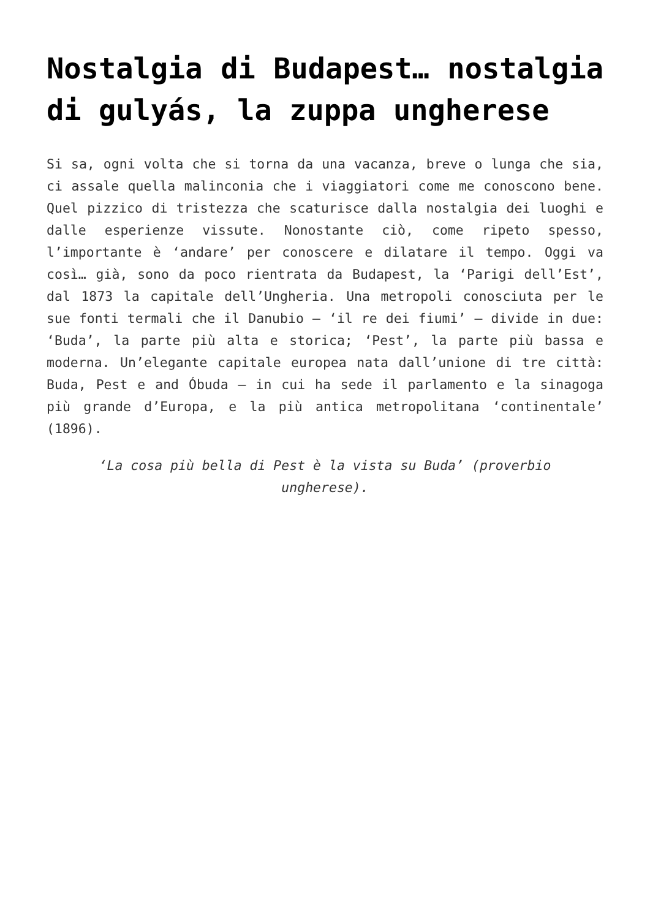Nostalgia di Budapest… nostalgia di gulyás, la zuppa ungherese
Si sa, ogni volta che si torna da una vacanza, breve o lunga che sia, ci assale quella malinconia che i viaggiatori come me conoscono bene. Quel pizzico di tristezza che scaturisce dalla nostalgia dei luoghi e dalle esperienze vissute. Nonostante ciò, come ripeto spesso, l’importante è ‘andare’ per conoscere e dilatare il tempo. Oggi va così… già, sono da poco rientrata da Budapest, la ‘Parigi dell’Est’, dal 1873 la capitale dell’Ungheria. Una metropoli conosciuta per le sue fonti termali che il Danubio – ‘il re dei fiumi’ – divide in due: ‘Buda’, la parte più alta e storica; ‘Pest’, la parte più bassa e moderna. Un’elegante capitale europea nata dall’unione di tre città: Buda, Pest e and Óbuda – in cui ha sede il parlamento e la sinagoga più grande d’Europa, e la più antica metropolitana ‘continentale’ (1896).
‘La cosa più bella di Pest è la vista su Buda’ (proverbio ungherese).